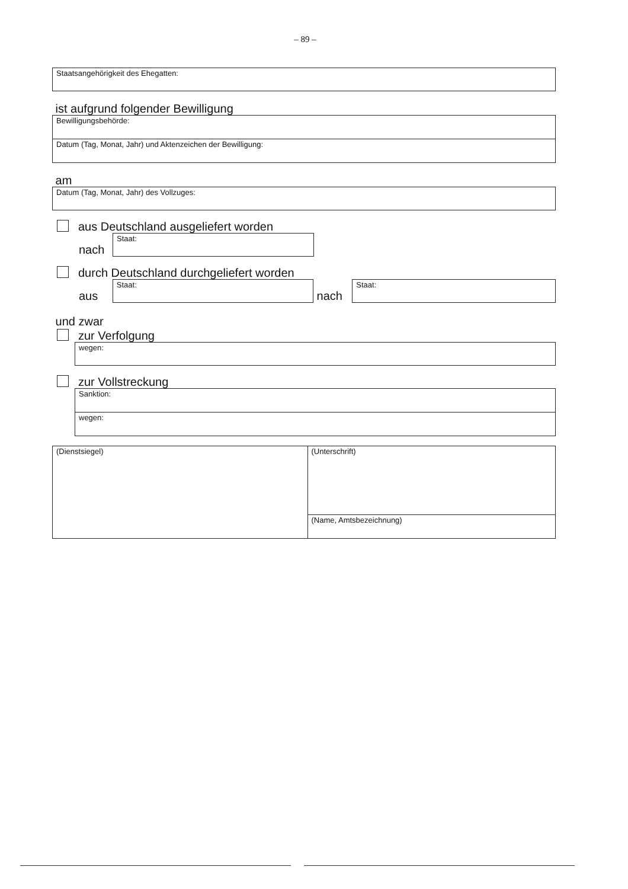– 89 –
Staatsangehörigkeit des Ehegatten:
ist aufgrund folgender Bewilligung
Bewilligungsbehörde:
Datum (Tag, Monat, Jahr) und Aktenzeichen der Bewilligung:
am
Datum (Tag, Monat, Jahr) des Vollzuges:
aus Deutschland ausgeliefert worden
nach
Staat:
durch Deutschland durchgeliefert worden
aus
Staat:
nach
Staat:
und zwar
zur Verfolgung
wegen:
zur Vollstreckung
Sanktion:
wegen:
(Dienstsiegel)
(Unterschrift)
(Name, Amtsbezeichnung)